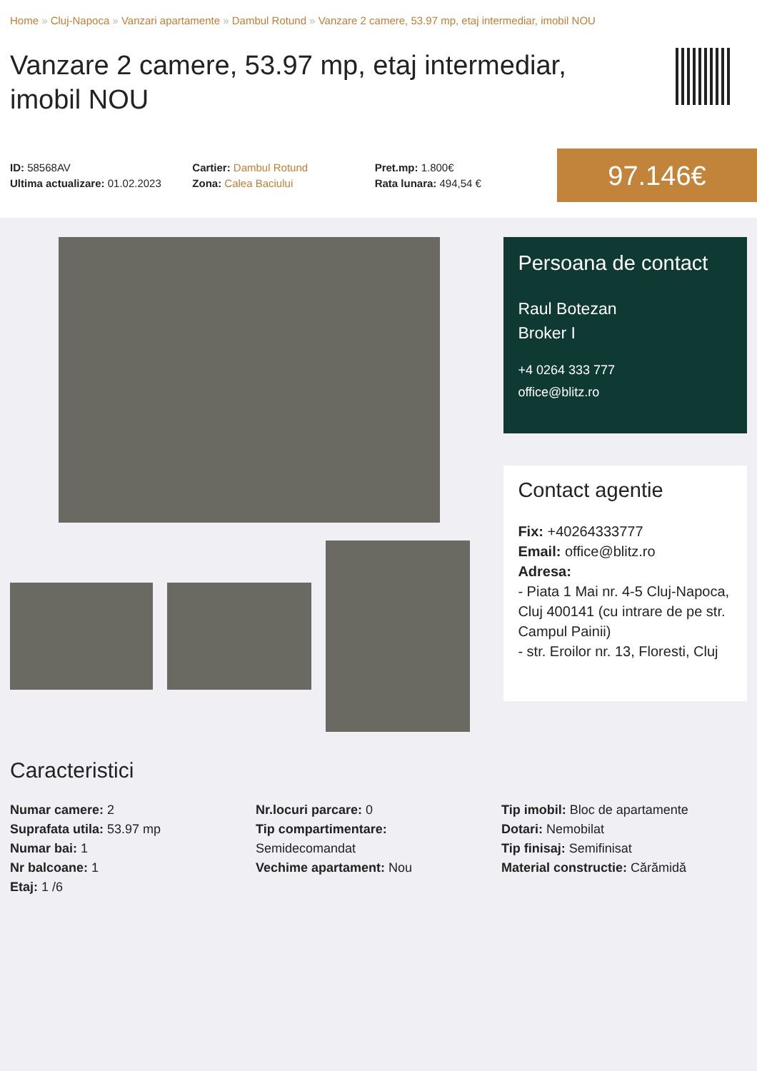Home » Cluj-Napoca » Vanzari apartamente » Dambul Rotund » Vanzare 2 camere, 53.97 mp, etaj intermediar, imobil NOU
Vanzare 2 camere, 53.97 mp, etaj intermediar, imobil NOU
ID: 58568AV
Ultima actualizare: 01.02.2023
Cartier: Dambul Rotund
Zona: Calea Baciului
Pret.mp: 1.800€
Rata lunara: 494,54 €
97.146€
Persoana de contact
Raul Botezan
Broker I
+4 0264 333 777
office@blitz.ro
Contact agentie
Fix: +40264333777
Email: office@blitz.ro
Adresa:
- Piata 1 Mai nr. 4-5 Cluj-Napoca, Cluj 400141 (cu intrare de pe str. Campul Painii)
- str. Eroilor nr. 13, Floresti, Cluj
Caracteristici
Numar camere: 2
Suprafata utila: 53.97 mp
Numar bai: 1
Nr balcoane: 1
Etaj: 1 /6
Nr.locuri parcare: 0
Tip compartimentare:
Semidecomandat
Vechime apartament: Nou
Tip imobil: Bloc de apartamente
Dotari: Nemobilat
Tip finisaj: Semifinisat
Material constructie: Cărămidă